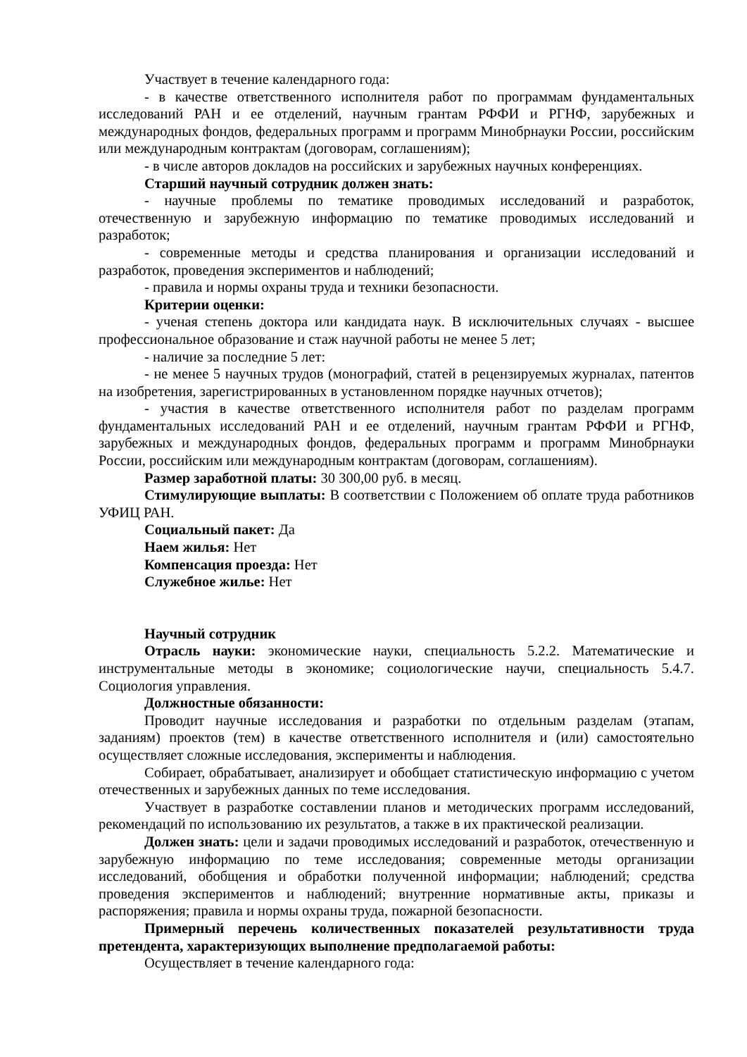Участвует в течение календарного года:
- в качестве ответственного исполнителя работ по программам фундаментальных исследований РАН и ее отделений, научным грантам РФФИ и РГНФ, зарубежных и международных фондов, федеральных программ и программ Минобрнауки России, российским или международным контрактам (договорам, соглашениям);
- в числе авторов докладов на российских и зарубежных научных конференциях.
Старший научный сотрудник должен знать:
- научные проблемы по тематике проводимых исследований и разработок, отечественную и зарубежную информацию по тематике проводимых исследований и разработок;
- современные методы и средства планирования и организации исследований и разработок, проведения экспериментов и наблюдений;
- правила и нормы охраны труда и техники безопасности.
Критерии оценки:
- ученая степень доктора или кандидата наук. В исключительных случаях - высшее профессиональное образование и стаж научной работы не менее 5 лет;
- наличие за последние 5 лет:
- не менее 5 научных трудов (монографий, статей в рецензируемых журналах, патентов на изобретения, зарегистрированных в установленном порядке научных отчетов);
- участия в качестве ответственного исполнителя работ по разделам программ фундаментальных исследований РАН и ее отделений, научным грантам РФФИ и РГНФ, зарубежных и международных фондов, федеральных программ и программ Минобрнауки России, российским или международным контрактам (договорам, соглашениям).
Размер заработной платы: 30 300,00 руб. в месяц.
Стимулирующие выплаты: В соответствии с Положением об оплате труда работников УФИЦ РАН.
Социальный пакет: Да
Наем жилья: Нет
Компенсация проезда: Нет
Служебное жилье: Нет
Научный сотрудник
Отрасль науки: экономические науки, специальность 5.2.2. Математические и инструментальные методы в экономике; социологические научи, специальность 5.4.7. Социология управления.
Должностные обязанности:
Проводит научные исследования и разработки по отдельным разделам (этапам, заданиям) проектов (тем) в качестве ответственного исполнителя и (или) самостоятельно осуществляет сложные исследования, эксперименты и наблюдения.
Собирает, обрабатывает, анализирует и обобщает статистическую информацию с учетом отечественных и зарубежных данных по теме исследования.
Участвует в разработке составлении планов и методических программ исследований, рекомендаций по использованию их результатов, а также в их практической реализации.
Должен знать: цели и задачи проводимых исследований и разработок, отечественную и зарубежную информацию по теме исследования; современные методы организации исследований, обобщения и обработки полученной информации; наблюдений; средства проведения экспериментов и наблюдений; внутренние нормативные акты, приказы и распоряжения; правила и нормы охраны труда, пожарной безопасности.
Примерный перечень количественных показателей результативности труда претендента, характеризующих выполнение предполагаемой работы:
Осуществляет в течение календарного года: